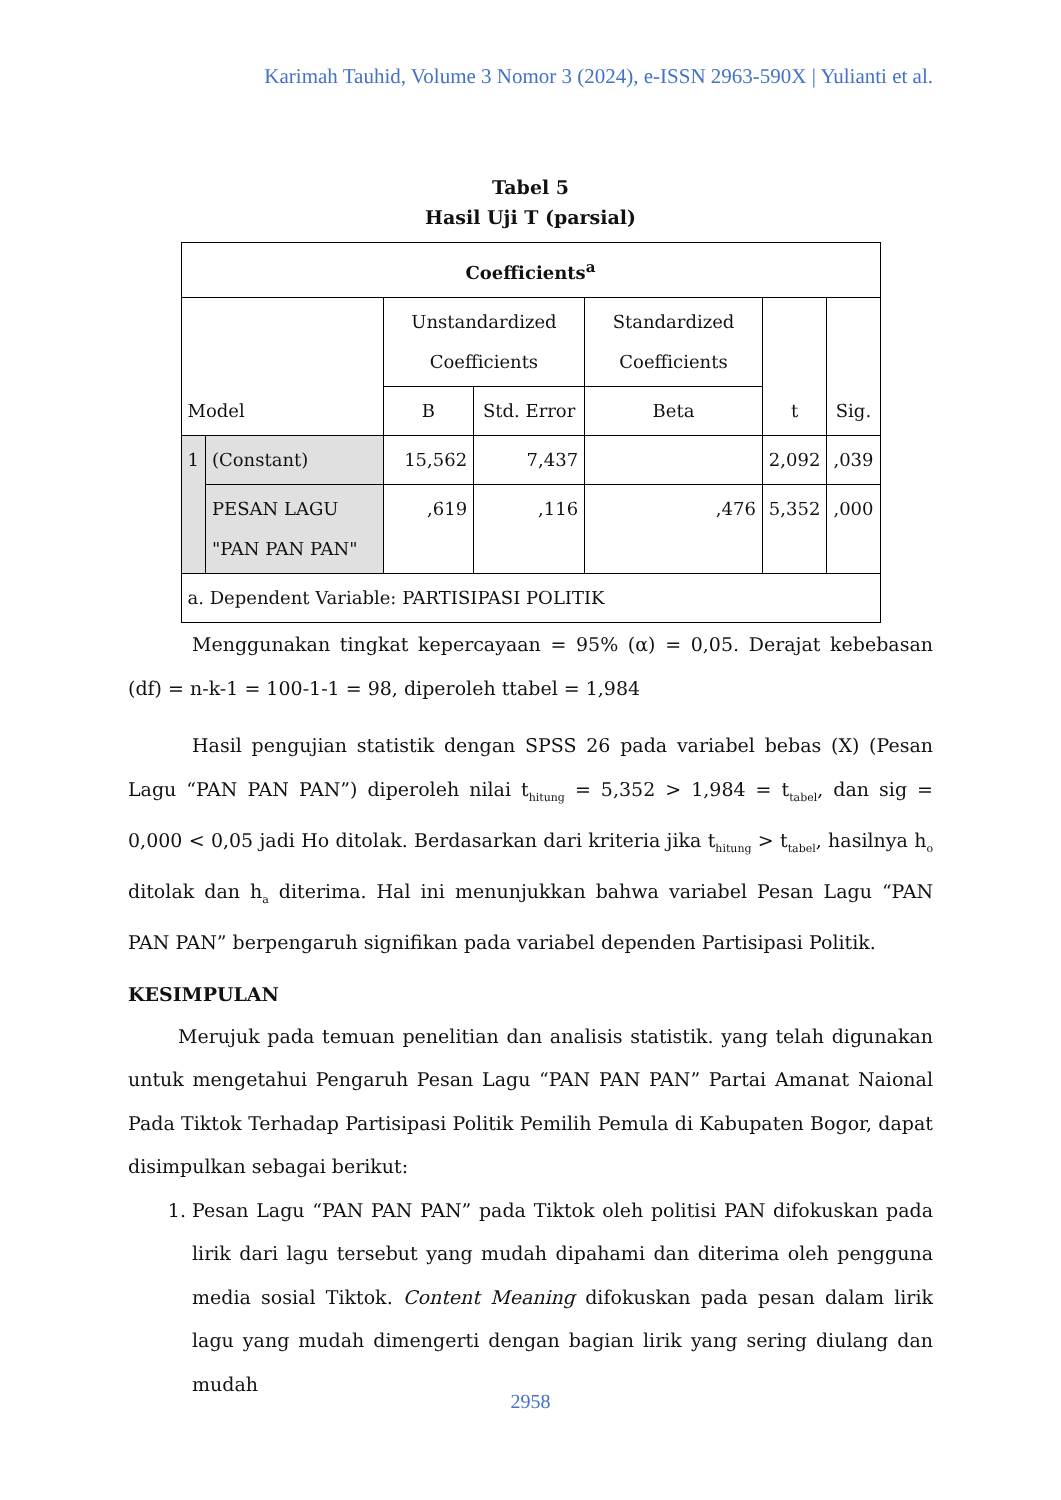Karimah Tauhid, Volume 3 Nomor 3 (2024), e-ISSN 2963-590X | Yulianti et al.
Tabel 5
Hasil Uji T (parsial)
| Coefficients<sup>a</sup> | | | | | | |
| --- | --- | --- | --- | --- | --- | --- |
| Model | | Unstandardized Coefficients | | Standardized Coefficients | t | Sig. |
| | | B | Std. Error | Beta | | |
| 1 | (Constant) | 15,562 | 7,437 | | 2,092 | ,039 |
| | PESAN LAGU "PAN PAN PAN" | ,619 | ,116 | ,476 | 5,352 | ,000 |
| a. Dependent Variable: PARTISIPASI POLITIK | | | | | | |
Menggunakan tingkat kepercayaan = 95% (α) = 0,05. Derajat kebebasan (df) = n-k-1 = 100-1-1 = 98, diperoleh ttabel = 1,984
Hasil pengujian statistik dengan SPSS 26 pada variabel bebas (X) (Pesan Lagu “PAN PAN PAN”) diperoleh nilai t<sub>hitung</sub> = 5,352 > 1,984 = t<sub>tabel</sub>, dan sig = 0,000 < 0,05 jadi Ho ditolak. Berdasarkan dari kriteria jika t<sub>hitung</sub> > t<sub>tabel</sub>, hasilnya h<sub>o</sub> ditolak dan h<sub>a</sub> diterima. Hal ini menunjukkan bahwa variabel Pesan Lagu “PAN PAN PAN” berpengaruh signifikan pada variabel dependen Partisipasi Politik.
KESIMPULAN
Merujuk pada temuan penelitian dan analisis statistik. yang telah digunakan untuk mengetahui Pengaruh Pesan Lagu “PAN PAN PAN” Partai Amanat Naional Pada Tiktok Terhadap Partisipasi Politik Pemilih Pemula di Kabupaten Bogor, dapat disimpulkan sebagai berikut:
1. Pesan Lagu “PAN PAN PAN” pada Tiktok oleh politisi PAN difokuskan pada lirik dari lagu tersebut yang mudah dipahami dan diterima oleh pengguna media sosial Tiktok. Content Meaning difokuskan pada pesan dalam lirik lagu yang mudah dimengerti dengan bagian lirik yang sering diulang dan mudah
2958